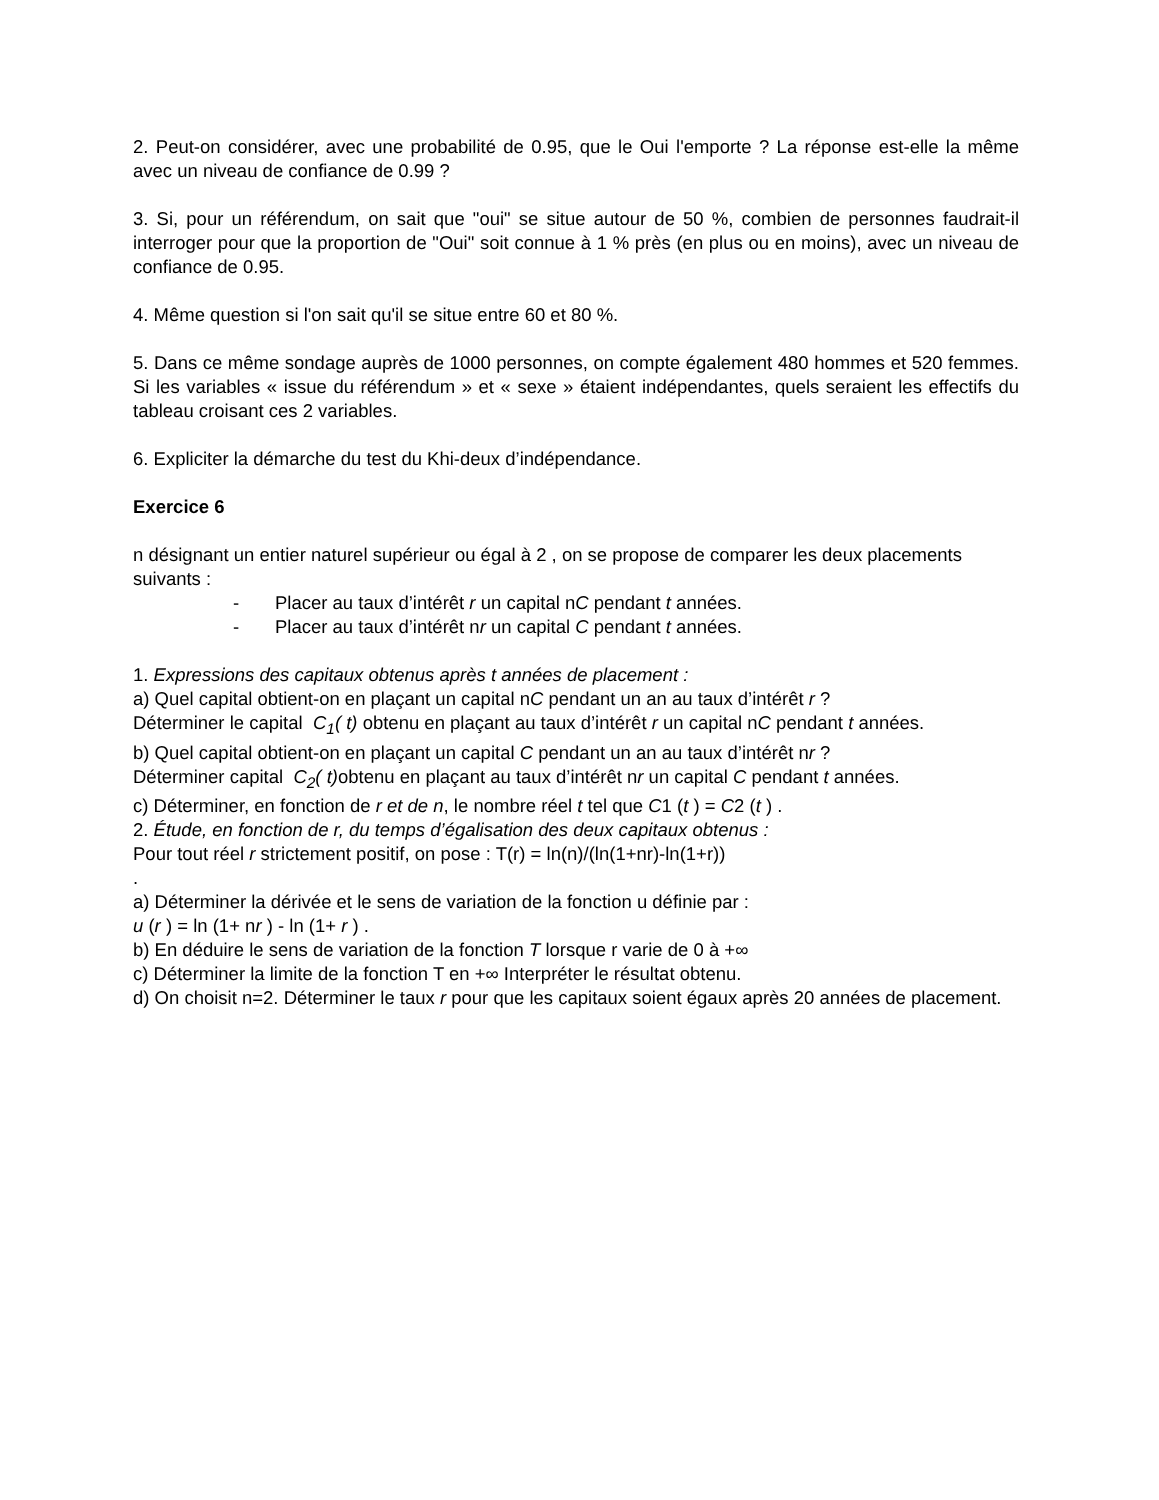2. Peut-on considérer, avec une probabilité de 0.95, que le Oui l'emporte ? La réponse est-elle la même avec un niveau de confiance de 0.99 ?
3. Si, pour un référendum, on sait que "oui" se situe autour de 50 %, combien de personnes faudrait-il interroger pour que la proportion de "Oui" soit connue à 1 % près (en plus ou en moins), avec un niveau de confiance de 0.95.
4. Même question si l'on sait qu'il se situe entre 60 et 80 %.
5. Dans ce même sondage auprès de 1000 personnes, on compte également 480 hommes et 520 femmes. Si les variables « issue du référendum » et « sexe » étaient indépendantes, quels seraient les effectifs du tableau croisant ces 2 variables.
6. Expliciter la démarche du test du Khi-deux d’indépendance.
Exercice 6
n désignant un entier naturel supérieur ou égal à 2 , on se propose de comparer les deux placements suivants :
- Placer au taux d’intérêt r un capital nC pendant t années.
- Placer au taux d’intérêt nr un capital C pendant t années.
1. Expressions des capitaux obtenus après t années de placement :
a) Quel capital obtient-on en plaçant un capital nC pendant un an au taux d’intérêt r ?
Déterminer le capital C<sub>1</sub>( t) obtenu en plaçant au taux d’intérêt r un capital nC pendant t années.
b) Quel capital obtient-on en plaçant un capital C pendant un an au taux d’intérêt nr ?
Déterminer capital C<sub>2</sub>( t) obtenu en plaçant au taux d’intérêt nr un capital C pendant t années.
c) Déterminer, en fonction de r et de n, le nombre réel t tel que C1 (t ) = C2 (t ) .
2. Étude, en fonction de r, du temps d’égalisation des deux capitaux obtenus :
Pour tout réel r strictement positif, on pose : T(r) = ln(n)/(ln(1+nr)-ln(1+r))
.
a) Déterminer la dérivée et le sens de variation de la fonction u définie par :
u (r ) = ln (1+ nr ) - ln (1+ r ) .
b) En déduire le sens de variation de la fonction T lorsque r varie de 0 à +∞
c) Déterminer la limite de la fonction T en +∞ Interpréter le résultat obtenu.
d) On choisit n=2. Déterminer le taux r pour que les capitaux soient égaux après 20 années de placement.